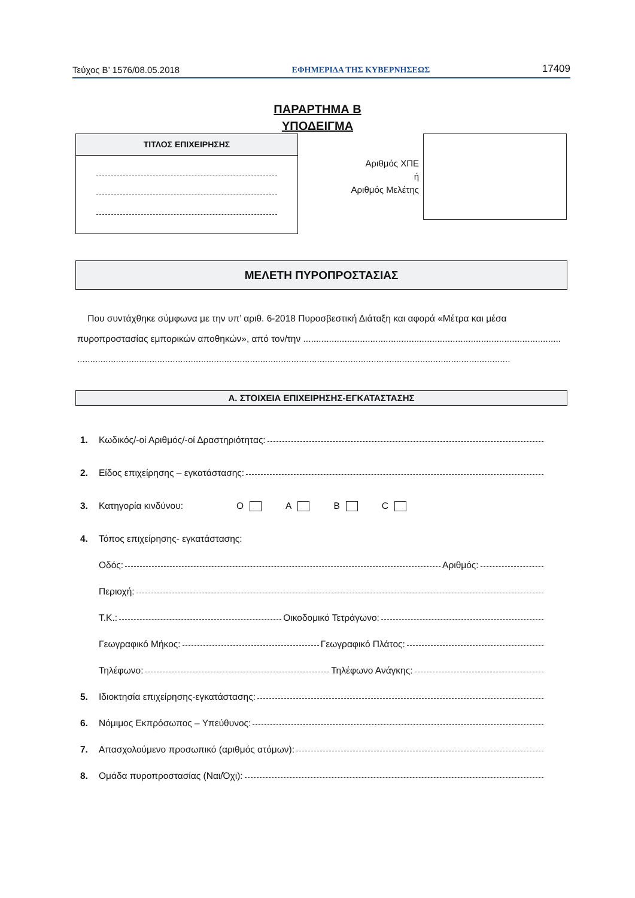Τεύχος Β’ 1576/08.05.2018 ΕΦΗΜΕΡΙΔΑ ΤΗΣ ΚΥΒΕΡΝΗΣΕΩΣ 17409
ΠΑΡΑΡΤΗΜΑ Β
ΥΠΟΔΕΙΓΜΑ
ΤΙΤΛΟΣ ΕΠΙΧΕΙΡΗΣΗΣ
Αριθμός ΧΠΕ
ή
Αριθμός Μελέτης
ΜΕΛΕΤΗ ΠΥΡΟΠΡΟΣΤΑΣΙΑΣ
Που συντάχθηκε σύμφωνα με την υπ’ αριθ. 6-2018 Πυροσβεστική Διάταξη και αφορά «Μέτρα και μέσα πυροπροστασίας εμπορικών αποθηκών», από τον/την ....................................................................................................
........................................................................................................................................................................
Α. ΣΤΟΙΧΕΙΑ ΕΠΙΧΕΙΡΗΣΗΣ-ΕΓΚΑΤΑΣΤΑΣΗΣ
1. Κωδικός/-οί Αριθμός/-οί Δραστηριότητας:
2. Είδος επιχείρησης – εγκατάστασης:
3. Κατηγορία κινδύνου: O A B C
4. Τόπος επιχείρησης- εγκατάστασης:
Οδός: Αριθμός:
Περιοχή:
Τ.Κ.: Οικοδομικό Τετράγωνο:
Γεωγραφικό Μήκος: Γεωγραφικό Πλάτος:
Τηλέφωνο: Τηλέφωνο Ανάγκης:
5. Ιδιοκτησία επιχείρησης-εγκατάστασης:
6. Νόμιμος Εκπρόσωπος – Υπεύθυνος:
7. Απασχολούμενο προσωπικό (αριθμός ατόμων):
8. Ομάδα πυροπροστασίας (Ναι/Όχι):